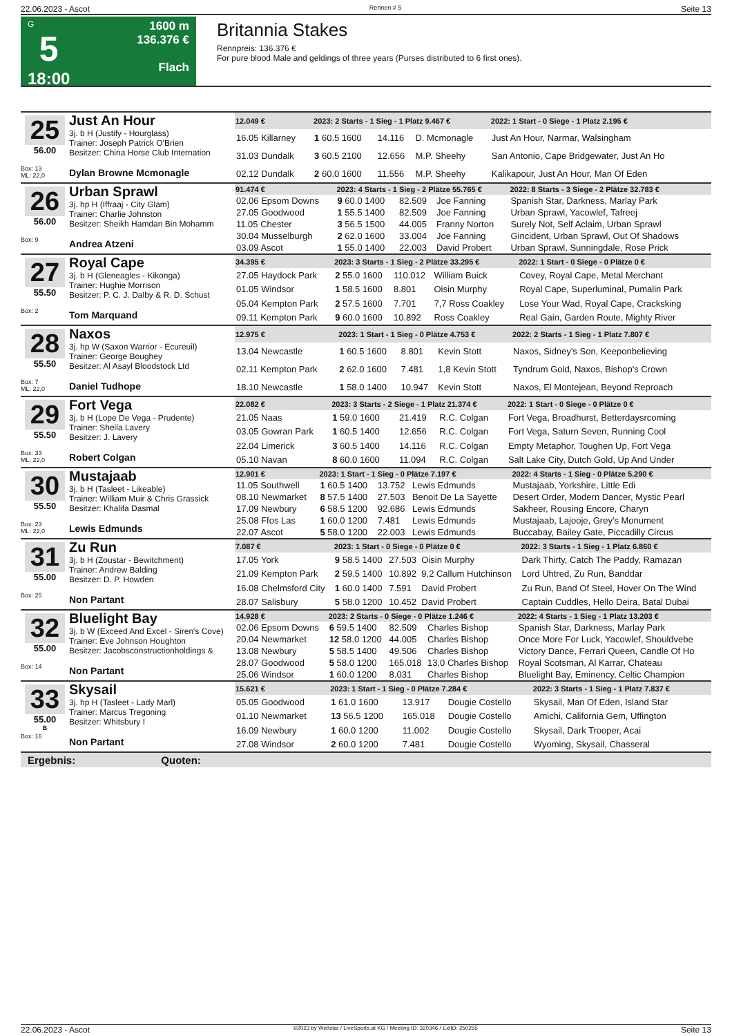22.06.2023 - Ascot Rennen # 5 Seite 13
G
5
18:00
1600 m
136.376 €
Flach
Britannia Stakes
Rennpreis: 136.376 €
For pure blood Male and geldings of three years (Purses distributed to 6 first ones).
25
56.00
Box: 13
ML: 22,0
Just An Hour
3j. b H (Justify - Hourglass)
Trainer: Joseph Patrick O'Brien
Besitzer: China Horse Club Internation
Dylan Browne Mcmonagle
| 12.049 € | 2023: 2 Starts - 1 Sieg - 1 Platz 9.467 € | | | 2022: 1 Start - 0 Siege - 1 Platz 2.195 € |
| --- | --- | --- | --- | --- |
| 16.05 Killarney | 1 60.5 1600 | 14.116 | D. Mcmonagle | Just An Hour, Narmar, Walsingham |
| 31.03 Dundalk | 3 60.5 2100 | 12.656 | M.P. Sheehy | San Antonio, Cape Bridgewater, Just An Ho |
| 02.12 Dundalk | 2 60.0 1600 | 11.556 | M.P. Sheehy | Kalikapour, Just An Hour, Man Of Eden |
26
56.00
Box: 9
Urban Sprawl
3j. hp H (Iffraaj - City Glam)
Trainer: Charlie Johnston
Besitzer: Sheikh Hamdan Bin Mohamm
Andrea Atzeni
| 91.474 € | 2023: 4 Starts - 1 Sieg - 2 Plätze 55.765 € | | | 2022: 8 Starts - 3 Siege - 2 Plätze 32.783 € |
| --- | --- | --- | --- | --- |
| 02.06 Epsom Downs | 9 60.0 1400 | 82.509 | Joe Fanning | Spanish Star, Darkness, Marlay Park |
| 27.05 Goodwood | 1 55.5 1400 | 82.509 | Joe Fanning | Urban Sprawl, Yacowlef, Tafreej |
| 11.05 Chester | 3 56.5 1500 | 44.005 | Franny Norton | Surely Not, Self Aclaim, Urban Sprawl |
| 30.04 Musselburgh | 2 62.0 1600 | 33.004 | Joe Fanning | Gincident, Urban Sprawl, Out Of Shadows |
| 03.09 Ascot | 1 55.0 1400 | 22.003 | David Probert | Urban Sprawl, Sunningdale, Rose Prick |
27
55.50
Box: 2
Royal Cape
3j. b H (Gleneagles - Kikonga)
Trainer: Hughie Morrison
Besitzer: P. C. J. Dalby & R. D. Schust
Tom Marquand
| 34.395 € | 2023: 3 Starts - 1 Sieg - 2 Plätze 33.295 € | | | 2022: 1 Start - 0 Siege - 0 Plätze 0 € |
| --- | --- | --- | --- | --- |
| 27.05 Haydock Park | 2 55.0 1600 | 110.012 | William Buick | Covey, Royal Cape, Metal Merchant |
| 01.05 Windsor | 1 58.5 1600 | 8.801 | Oisin Murphy | Royal Cape, Superluminal, Pumalin Park |
| 05.04 Kempton Park | 2 57.5 1600 | 7.701 | 7,7 Ross Coakley | Lose Your Wad, Royal Cape, Cracksking |
| 09.11 Kempton Park | 9 60.0 1600 | 10.892 | Ross Coakley | Real Gain, Garden Route, Mighty River |
28
55.50
Box: 7
ML: 22,0
Naxos
3j. hp W (Saxon Warrior - Ecureuil)
Trainer: George Boughey
Besitzer: Al Asayl Bloodstock Ltd
Daniel Tudhope
| 12.975 € | 2023: 1 Start - 1 Sieg - 0 Plätze 4.753 € | | | 2022: 2 Starts - 1 Sieg - 1 Platz 7.807 € |
| --- | --- | --- | --- | --- |
| 13.04 Newcastle | 1 60.5 1600 | 8.801 | Kevin Stott | Naxos, Sidney's Son, Keeponbelieving |
| 02.11 Kempton Park | 2 62.0 1600 | 7.481 | 1,8 Kevin Stott | Tyndrum Gold, Naxos, Bishop's Crown |
| 18.10 Newcastle | 1 58.0 1400 | 10.947 | Kevin Stott | Naxos, El Montejean, Beyond Reproach |
29
55.50
Box: 33
ML: 22,0
Fort Vega
3j. b H (Lope De Vega - Prudente)
Trainer: Sheila Lavery
Besitzer: J. Lavery
Robert Colgan
| 22.082 € | 2023: 3 Starts - 2 Siege - 1 Platz 21.374 € | | | 2022: 1 Start - 0 Siege - 0 Plätze 0 € |
| --- | --- | --- | --- | --- |
| 21.05 Naas | 1 59.0 1600 | 21.419 | R.C. Colgan | Fort Vega, Broadhurst, Betterdaysrcoming |
| 03.05 Gowran Park | 1 60.5 1400 | 12.656 | R.C. Colgan | Fort Vega, Saturn Seven, Running Cool |
| 22.04 Limerick | 3 60.5 1400 | 14.116 | R.C. Colgan | Empty Metaphor, Toughen Up, Fort Vega |
| 05.10 Navan | 8 60.0 1600 | 11.094 | R.C. Colgan | Salt Lake City, Dutch Gold, Up And Under |
30
55.50
Box: 23
ML: 22,0
Mustajaab
3j. b H (Tasleet - Likeable)
Trainer: William Muir & Chris Grassick
Besitzer: Khalifa Dasmal
Lewis Edmunds
| 12.901 € | 2023: 1 Start - 1 Sieg - 0 Plätze 7.197 € | | | 2022: 4 Starts - 1 Sieg - 0 Plätze 5.290 € |
| --- | --- | --- | --- | --- |
| 11.05 Southwell | 1 60.5 1400 | 13.752 | Lewis Edmunds | Mustajaab, Yorkshire, Little Edi |
| 08.10 Newmarket | 8 57.5 1400 | 27.503 | Benoit De La Sayette | Desert Order, Modern Dancer, Mystic Pearl |
| 17.09 Newbury | 6 58.5 1200 | 92.686 | Lewis Edmunds | Sakheer, Rousing Encore, Charyn |
| 25.08 Ffos Las | 1 60.0 1200 | 7.481 | Lewis Edmunds | Mustajaab, Lajooje, Grey's Monument |
| 22.07 Ascot | 5 58.0 1200 | 22.003 | Lewis Edmunds | Buccabay, Bailey Gate, Piccadilly Circus |
31
55.00
Box: 25
Zu Run
3j. b H (Zoustar - Bewitchment)
Trainer: Andrew Balding
Besitzer: D. P. Howden
Non Partant
| 7.087 € | 2023: 1 Start - 0 Siege - 0 Plätze 0 € | | | 2022: 3 Starts - 1 Sieg - 1 Platz 6.860 € |
| --- | --- | --- | --- | --- |
| 17.05 York | 9 58.5 1400 | 27.503 | Oisin Murphy | Dark Thirty, Catch The Paddy, Ramazan |
| 21.09 Kempton Park | 2 59.5 1400 | 10.892 | 9,2 Callum Hutchinson | Lord Uhtred, Zu Run, Banddar |
| 16.08 Chelmsford City | 1 60.0 1400 | 7.591 | David Probert | Zu Run, Band Of Steel, Hover On The Wind |
| 28.07 Salisbury | 5 58.0 1200 | 10.452 | David Probert | Captain Cuddles, Hello Deira, Batal Dubai |
32
55.00
Box: 14
Bluelight Bay
3j. b W (Exceed And Excel - Siren's Cove)
Trainer: Eve Johnson Houghton
Besitzer: Jacobsconstructionholdings &
Non Partant
| 14.928 € | 2023: 2 Starts - 0 Siege - 0 Plätze 1.246 € | | | 2022: 4 Starts - 1 Sieg - 1 Platz 13.203 € |
| --- | --- | --- | --- | --- |
| 02.06 Epsom Downs | 6 59.5 1400 | 82.509 | Charles Bishop | Spanish Star, Darkness, Marlay Park |
| 20.04 Newmarket | 12 58.0 1200 | 44.005 | Charles Bishop | Once More For Luck, Yacowlef, Shouldvebe |
| 13.08 Newbury | 5 58.5 1400 | 49.506 | Charles Bishop | Victory Dance, Ferrari Queen, Candle Of Ho |
| 28.07 Goodwood | 5 58.0 1200 | 165.018 | 13,0 Charles Bishop | Royal Scotsman, Al Karrar, Chateau |
| 25.06 Windsor | 1 60.0 1200 | 8.031 | Charles Bishop | Bluelight Bay, Eminency, Celtic Champion |
33
55.00
B
Box: 16
Skysail
3j. hp H (Tasleet - Lady Marl)
Trainer: Marcus Tregoning
Besitzer: Whitsbury I
Non Partant
| 15.621 € | 2023: 1 Start - 1 Sieg - 0 Plätze 7.284 € | | | 2022: 3 Starts - 1 Sieg - 1 Platz 7.837 € |
| --- | --- | --- | --- | --- |
| 05.05 Goodwood | 1 61.0 1600 | 13.917 | Dougie Costello | Skysail, Man Of Eden, Island Star |
| 01.10 Newmarket | 13 56.5 1200 | 165.018 | Dougie Costello | Amichi, California Gem, Uffington |
| 16.09 Newbury | 1 60.0 1200 | 11.002 | Dougie Costello | Skysail, Dark Trooper, Acai |
| 27.08 Windsor | 2 60.0 1200 | 7.481 | Dougie Costello | Wyoming, Skysail, Chasseral |
Ergebnis: Quoten:
22.06.2023 - Ascot ©2023 by Wettstar / LiveSports.at KG / Meeting ID: 320346 / ExtID: 250255 Seite 13